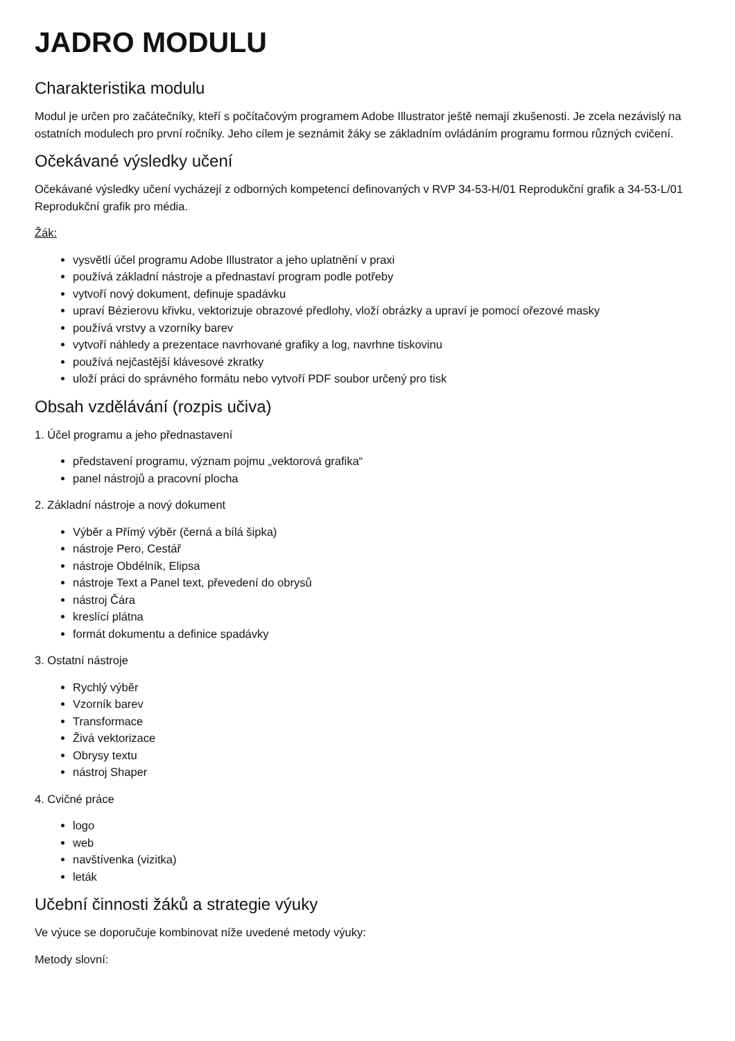JADRO MODULU
Charakteristika modulu
Modul je určen pro začátečníky, kteří s počítačovým programem Adobe Illustrator ještě nemají zkušenosti. Je zcela nezávislý na ostatních modulech pro první ročníky. Jeho cílem je seznámit žáky se základním ovládáním programu formou různých cvičení.
Očekávané výsledky učení
Očekávané výsledky učení vycházejí z odborných kompetencí definovaných v RVP 34-53-H/01 Reprodukční grafik a 34-53-L/01 Reprodukční grafik pro média.
Žák:
vysvětlí účel programu Adobe Illustrator a jeho uplatnění v praxi
používá základní nástroje a přednastaví program podle potřeby
vytvoří nový dokument, definuje spadávku
upraví Bézierovu křivku, vektorizuje obrazové předlohy, vloží obrázky a upraví je pomocí ořezové masky
používá vrstvy a vzorníky barev
vytvoří náhledy a prezentace navrhované grafiky a log, navrhne tiskovinu
používá nejčastější klávesové zkratky
uloží práci do správného formátu nebo vytvoří PDF soubor určený pro tisk
Obsah vzdělávání (rozpis učiva)
1. Účel programu a jeho přednastavení
představení programu, význam pojmu „vektorová grafika“
panel nástrojů a pracovní plocha
2. Základní nástroje a nový dokument
Výběr a Přímý výběr (černá a bílá šipka)
nástroje Pero, Cestář
nástroje Obdélník, Elipsa
nástroje Text a Panel text, převedení do obrysů
nástroj Čára
kreslící plátna
formát dokumentu a definice spadávky
3. Ostatní nástroje
Rychlý výběr
Vzorník barev
Transformace
Živá vektorizace
Obrysy textu
nástroj Shaper
4. Cvičné práce
logo
web
navštívenka (vizitka)
leták
Učební činnosti žáků a strategie výuky
Ve výuce se doporučuje kombinovat níže uvedené metody výuky:
Metody slovní: